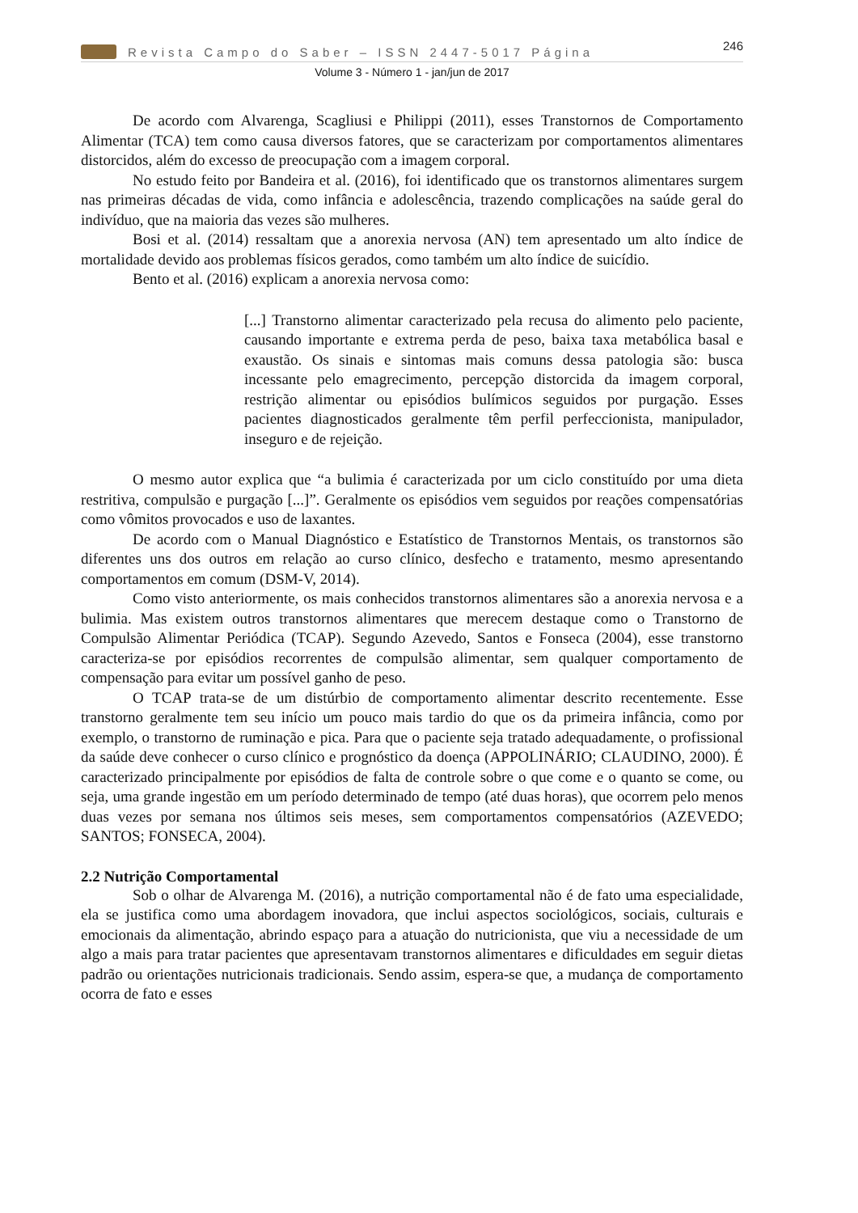Revista Campo do Saber – ISSN 2447-5017 Página 246
Volume 3 - Número 1 - jan/jun de 2017
De acordo com Alvarenga, Scagliusi e Philippi (2011), esses Transtornos de Comportamento Alimentar (TCA) tem como causa diversos fatores, que se caracterizam por comportamentos alimentares distorcidos, além do excesso de preocupação com a imagem corporal.
No estudo feito por Bandeira et al. (2016), foi identificado que os transtornos alimentares surgem nas primeiras décadas de vida, como infância e adolescência, trazendo complicações na saúde geral do indivíduo, que na maioria das vezes são mulheres.
Bosi et al. (2014) ressaltam que a anorexia nervosa (AN) tem apresentado um alto índice de mortalidade devido aos problemas físicos gerados, como também um alto índice de suicídio.
Bento et al. (2016) explicam a anorexia nervosa como:
[...] Transtorno alimentar caracterizado pela recusa do alimento pelo paciente, causando importante e extrema perda de peso, baixa taxa metabólica basal e exaustão. Os sinais e sintomas mais comuns dessa patologia são: busca incessante pelo emagrecimento, percepção distorcida da imagem corporal, restrição alimentar ou episódios bulímicos seguidos por purgação. Esses pacientes diagnosticados geralmente têm perfil perfeccionista, manipulador, inseguro e de rejeição.
O mesmo autor explica que “a bulimia é caracterizada por um ciclo constituído por uma dieta restritiva, compulsão e purgação [...]”. Geralmente os episódios vem seguidos por reações compensatórias como vômitos provocados e uso de laxantes.
De acordo com o Manual Diagnóstico e Estatístico de Transtornos Mentais, os transtornos são diferentes uns dos outros em relação ao curso clínico, desfecho e tratamento, mesmo apresentando comportamentos em comum (DSM-V, 2014).
Como visto anteriormente, os mais conhecidos transtornos alimentares são a anorexia nervosa e a bulimia. Mas existem outros transtornos alimentares que merecem destaque como o Transtorno de Compulsão Alimentar Periódica (TCAP). Segundo Azevedo, Santos e Fonseca (2004), esse transtorno caracteriza-se por episódios recorrentes de compulsão alimentar, sem qualquer comportamento de compensação para evitar um possível ganho de peso.
O TCAP trata-se de um distúrbio de comportamento alimentar descrito recentemente. Esse transtorno geralmente tem seu início um pouco mais tardio do que os da primeira infância, como por exemplo, o transtorno de ruminação e pica. Para que o paciente seja tratado adequadamente, o profissional da saúde deve conhecer o curso clínico e prognóstico da doença (APPOLINÁRIO; CLAUDINO, 2000). É caracterizado principalmente por episódios de falta de controle sobre o que come e o quanto se come, ou seja, uma grande ingestão em um período determinado de tempo (até duas horas), que ocorrem pelo menos duas vezes por semana nos últimos seis meses, sem comportamentos compensatórios (AZEVEDO; SANTOS; FONSECA, 2004).
2.2 Nutrição Comportamental
Sob o olhar de Alvarenga M. (2016), a nutrição comportamental não é de fato uma especialidade, ela se justifica como uma abordagem inovadora, que inclui aspectos sociológicos, sociais, culturais e emocionais da alimentação, abrindo espaço para a atuação do nutricionista, que viu a necessidade de um algo a mais para tratar pacientes que apresentavam transtornos alimentares e dificuldades em seguir dietas padrão ou orientações nutricionais tradicionais. Sendo assim, espera-se que, a mudança de comportamento ocorra de fato e esses